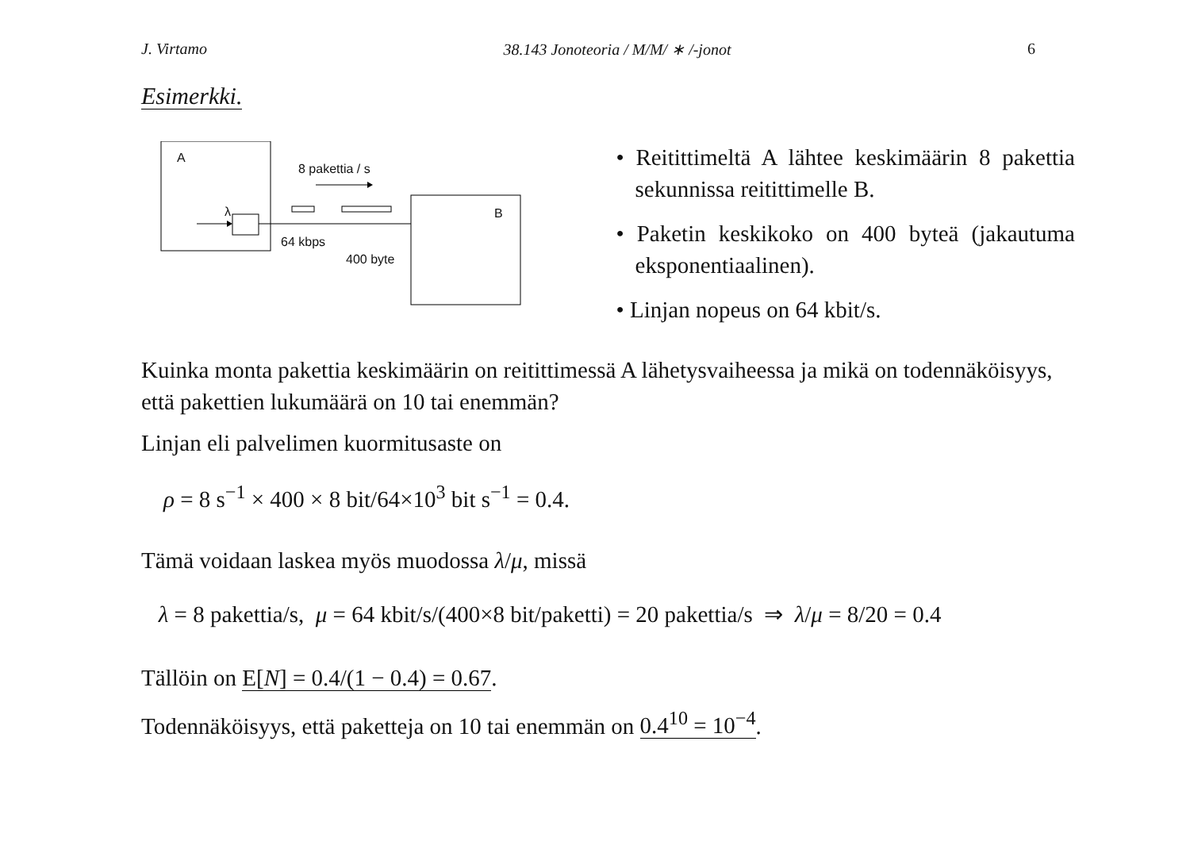J. Virtamo 38.143 Jonoteoria / M/M/ ∗ /-jonot 6
Esimerkki.
A
λ
8 pakettia / s
B
64 kbps
400 byte
• Reitittimeltä A lähtee keskimäärin 8 pakettia sekunnissa reitittimelle B.
• Paketin keskikoko on 400 byteä (jakautuma eksponentiaalinen).
• Linjan nopeus on 64 kbit/s.
Kuinka monta pakettia keskimäärin on reitittimessä A lähetysvaiheessa ja mikä on todennäköisyys, että pakettien lukumäärä on 10 tai enemmän?
Linjan eli palvelimen kuormitusaste on
ρ = 8 s<sup>−1</sup> × 400 × 8 bit/64×10<sup>3</sup> bit s<sup>−1</sup> = 0.4.
Tämä voidaan laskea myös muodossa λ/μ, missä
λ = 8 pakettia/s, μ = 64 kbit/s/(400×8 bit/paketti) = 20 pakettia/s ⇒ λ/μ = 8/20 = 0.4
Tällöin on E[N] = 0.4/(1 − 0.4) = 0.67.
Todennäköisyys, että paketteja on 10 tai enemmän on 0.4<sup>10</sup> = 10<sup>−4</sup>.